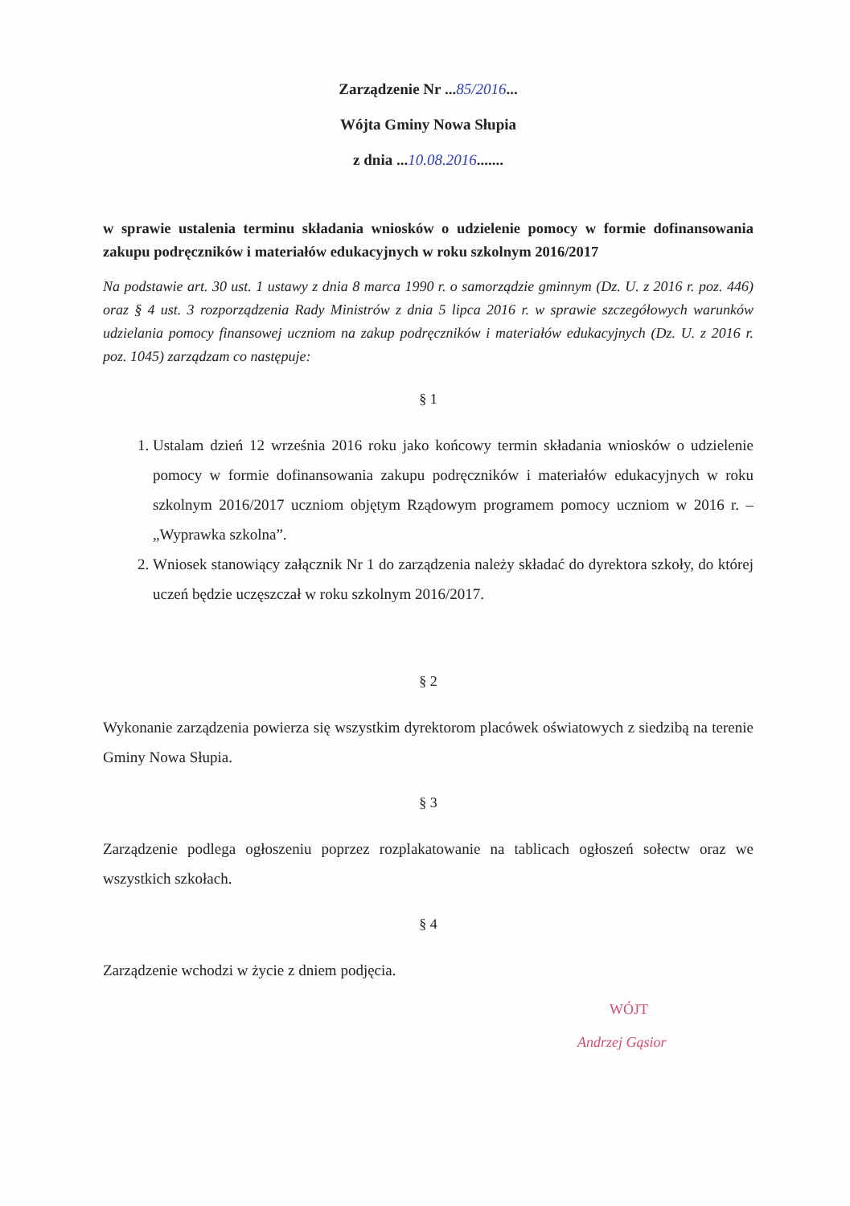Zarządzenie Nr ...85/2016...
Wójta Gminy Nowa Słupia
z dnia ...10.08.2016.......
w sprawie ustalenia terminu składania wniosków o udzielenie pomocy w formie dofinansowania zakupu podręczników i materiałów edukacyjnych w roku szkolnym 2016/2017
Na podstawie art. 30 ust. 1 ustawy z dnia 8 marca 1990 r. o samorządzie gminnym (Dz. U. z 2016 r. poz. 446) oraz § 4 ust. 3 rozporządzenia Rady Ministrów z dnia 5 lipca 2016 r. w sprawie szczegółowych warunków udzielania pomocy finansowej uczniom na zakup podręczników i materiałów edukacyjnych (Dz. U. z 2016 r. poz. 1045) zarządzam co następuje:
§ 1
1. Ustalam dzień 12 września 2016 roku jako końcowy termin składania wniosków o udzielenie pomocy w formie dofinansowania zakupu podręczników i materiałów edukacyjnych w roku szkolnym 2016/2017 uczniom objętym Rządowym programem pomocy uczniom w 2016 r. – „Wyprawka szkolna”.
2. Wniosek stanowiący załącznik Nr 1 do zarządzenia należy składać do dyrektora szkoły, do której uczeń będzie uczęszczał w roku szkolnym 2016/2017.
§ 2
Wykonanie zarządzenia powierza się wszystkim dyrektorom placówek oświatowych z siedzibą na terenie Gminy Nowa Słupia.
§ 3
Zarządzenie podlega ogłoszeniu poprzez rozplakatowanie na tablicach ogłoszeń sołectw oraz we wszystkich szkołach.
§ 4
Zarządzenie wchodzi w życie z dniem podjęcia.
WÓJT
Andrzej Gąsior